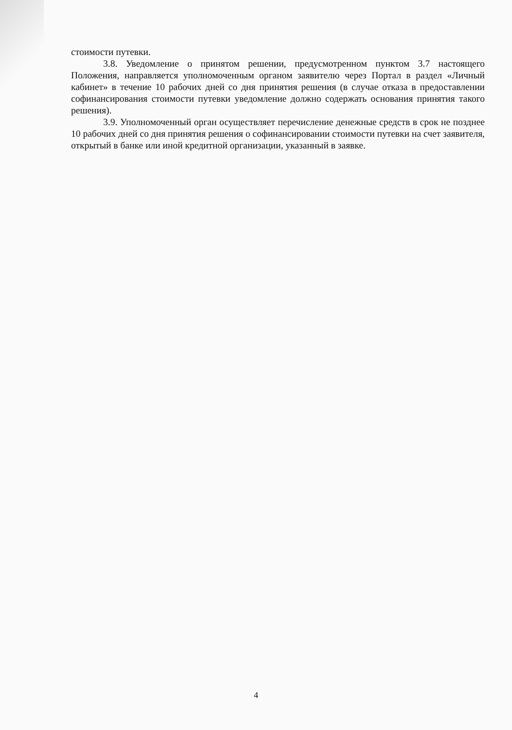стоимости путевки.
3.8. Уведомление о принятом решении, предусмотренном пунктом 3.7 настоящего Положения, направляется уполномоченным органом заявителю через Портал в раздел «Личный кабинет» в течение 10 рабочих дней со дня принятия решения (в случае отказа в предоставлении софинансирования стоимости путевки уведомление должно содержать основания принятия такого решения).
3.9. Уполномоченный орган осуществляет перечисление денежные средств в срок не позднее 10 рабочих дней со дня принятия решения о софинансировании стоимости путевки на счет заявителя, открытый в банке или иной кредитной организации, указанный в заявке.
4